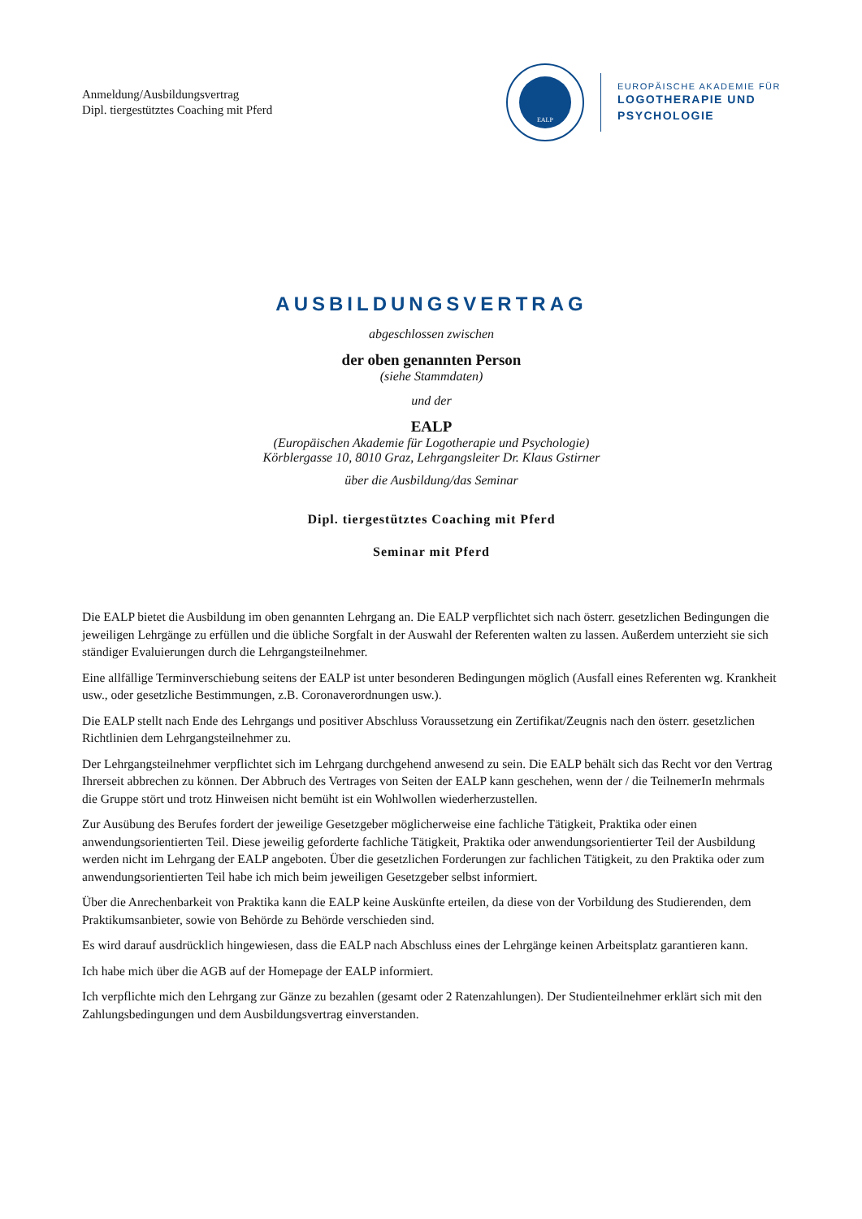Anmeldung/Ausbildungsvertrag
Dipl. tiergestütztes Coaching mit Pferd
EALP
EUROPÄISCHE AKADEMIE FÜR
LOGOTHERAPIE UND
PSYCHOLOGIE
AUSBILDUNGSVERTRAG
abgeschlossen zwischen
der oben genannten Person
(siehe Stammdaten)
und der
EALP
(Europäischen Akademie für Logotherapie und Psychologie)
Körblergasse 10, 8010 Graz, Lehrgangsleiter Dr. Klaus Gstirner
über die Ausbildung/das Seminar
Dipl. tiergestütztes Coaching mit Pferd
Seminar mit Pferd
Die EALP bietet die Ausbildung im oben genannten Lehrgang an. Die EALP verpflichtet sich nach österr. gesetzlichen Bedingungen die jeweiligen Lehrgänge zu erfüllen und die übliche Sorgfalt in der Auswahl der Referenten walten zu lassen. Außerdem unterzieht sie sich ständiger Evaluierungen durch die Lehrgangsteilnehmer.
Eine allfällige Terminverschiebung seitens der EALP ist unter besonderen Bedingungen möglich (Ausfall eines Referenten wg. Krankheit usw., oder gesetzliche Bestimmungen, z.B. Coronaverordnungen usw.).
Die EALP stellt nach Ende des Lehrgangs und positiver Abschluss Voraussetzung ein Zertifikat/Zeugnis nach den österr. gesetzlichen Richtlinien dem Lehrgangsteilnehmer zu.
Der Lehrgangsteilnehmer verpflichtet sich im Lehrgang durchgehend anwesend zu sein. Die EALP behält sich das Recht vor den Vertrag Ihrerseit abbrechen zu können. Der Abbruch des Vertrages von Seiten der EALP kann geschehen, wenn der / die TeilnemerIn mehrmals die Gruppe stört und trotz Hinweisen nicht bemüht ist ein Wohlwollen wiederherzustellen.
Zur Ausübung des Berufes fordert der jeweilige Gesetzgeber möglicherweise eine fachliche Tätigkeit, Praktika oder einen anwendungsorientierten Teil. Diese jeweilig geforderte fachliche Tätigkeit, Praktika oder anwendungsorientierter Teil der Ausbildung werden nicht im Lehrgang der EALP angeboten. Über die gesetzlichen Forderungen zur fachlichen Tätigkeit, zu den Praktika oder zum anwendungsorientierten Teil habe ich mich beim jeweiligen Gesetzgeber selbst informiert.
Über die Anrechenbarkeit von Praktika kann die EALP keine Auskünfte erteilen, da diese von der Vorbildung des Studierenden, dem Praktikumsanbieter, sowie von Behörde zu Behörde verschieden sind.
Es wird darauf ausdrücklich hingewiesen, dass die EALP nach Abschluss eines der Lehrgänge keinen Arbeitsplatz garantieren kann.
Ich habe mich über die AGB auf der Homepage der EALP informiert.
Ich verpflichte mich den Lehrgang zur Gänze zu bezahlen (gesamt oder 2 Ratenzahlungen). Der Studienteilnehmer erklärt sich mit den Zahlungsbedingungen und dem Ausbildungsvertrag einverstanden.